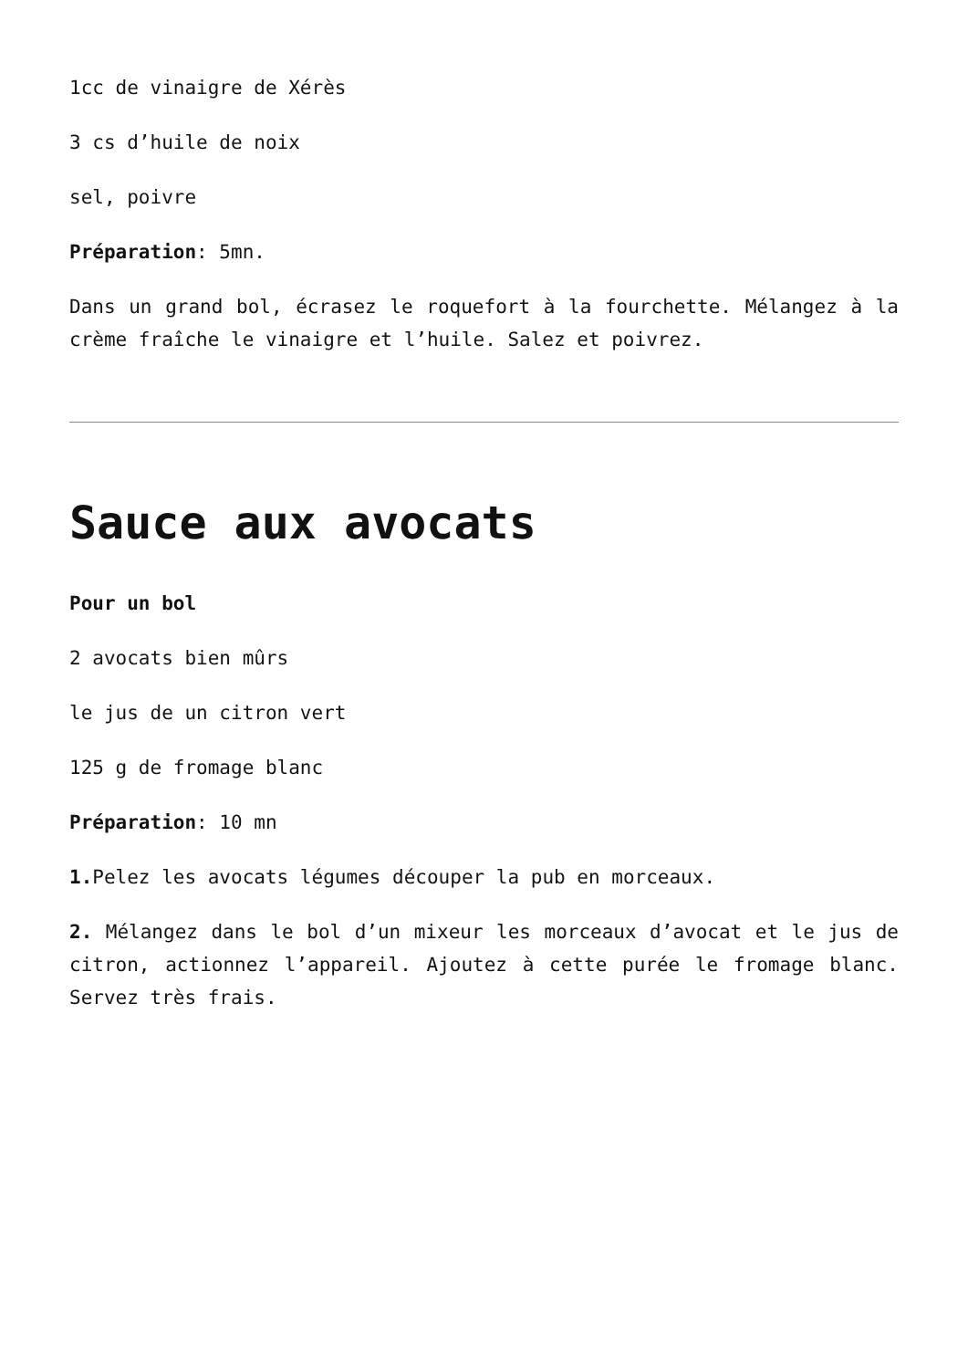1cc de vinaigre de Xérès
3 cs d’huile de noix
sel, poivre
Préparation: 5mn.
Dans un grand bol, écrasez le roquefort à la fourchette. Mélangez à la crème fraîche le vinaigre et l’huile. Salez et poivrez.
Sauce aux avocats
Pour un bol
2 avocats bien mûrs
le jus de un citron vert
125 g de fromage blanc
Préparation: 10 mn
1. Pelez les avocats légumes découper la pub en morceaux.
2. Mélangez dans le bol d’un mixeur les morceaux d’avocat et le jus de citron, actionnez l’appareil. Ajoutez à cette purée le fromage blanc. Servez très frais.